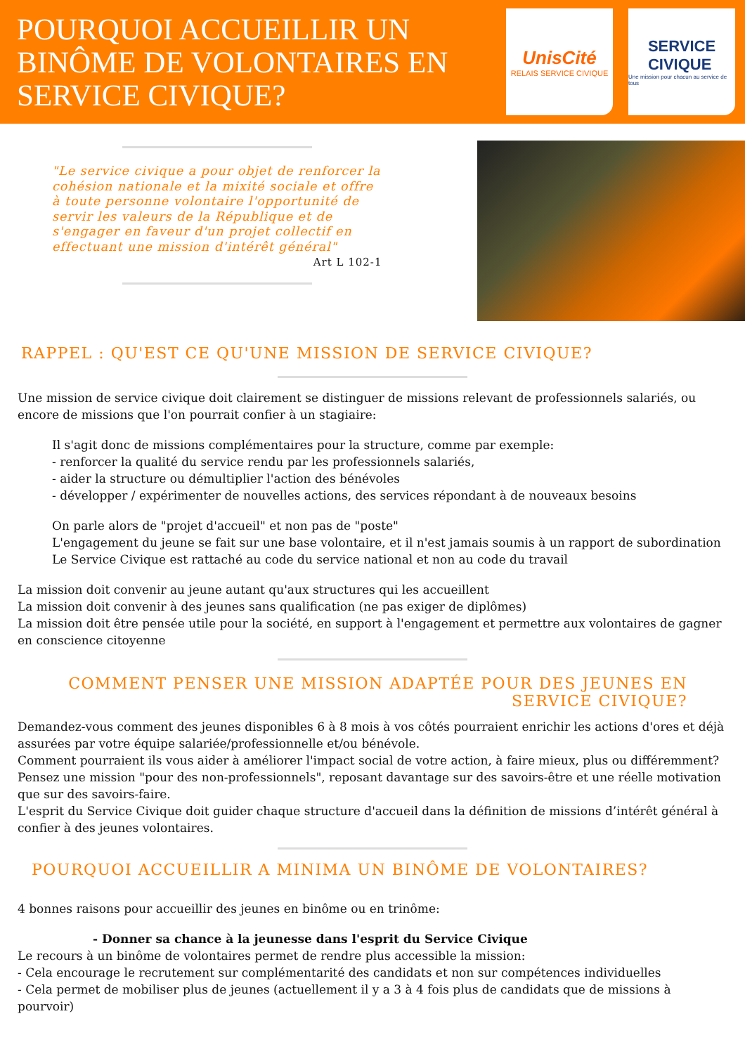POURQUOI ACCUEILLIR UN BINÔME DE VOLONTAIRES EN SERVICE CIVIQUE?
UnisCité
RELAIS SERVICE CIVIQUE
SERVICE
CIVIQUE
Une mission pour chacun au service de tous
"Le service civique a pour objet de renforcer la cohésion nationale et la mixité sociale et offre à toute personne volontaire l'opportunité de servir les valeurs de la République et de s'engager en faveur d'un projet collectif en effectuant une mission d'intérêt général"
Art L 102-1
RAPPEL : QU'EST CE QU'UNE MISSION DE SERVICE CIVIQUE?
Une mission de service civique doit clairement se distinguer de missions relevant de professionnels salariés, ou encore de missions que l'on pourrait confier à un stagiaire:
Il s'agit donc de missions complémentaires pour la structure, comme par exemple:
- renforcer la qualité du service rendu par les professionnels salariés,
- aider la structure ou démultiplier l'action des bénévoles
- développer / expérimenter de nouvelles actions, des services répondant à de nouveaux besoins
On parle alors de "projet d'accueil" et non pas de "poste"
L'engagement du jeune se fait sur une base volontaire, et il n'est jamais soumis à un rapport de subordination
Le Service Civique est rattaché au code du service national et non au code du travail
La mission doit convenir au jeune autant qu'aux structures qui les accueillent
La mission doit convenir à des jeunes sans qualification (ne pas exiger de diplômes)
La mission doit être pensée utile pour la société, en support à l'engagement et permettre aux volontaires de gagner en conscience citoyenne
COMMENT PENSER UNE MISSION ADAPTÉE POUR DES JEUNES EN SERVICE CIVIQUE?
Demandez-vous comment des jeunes disponibles 6 à 8 mois à vos côtés pourraient enrichir les actions d'ores et déjà assurées par votre équipe salariée/professionnelle et/ou bénévole.
Comment pourraient ils vous aider à améliorer l'impact social de votre action, à faire mieux, plus ou différemment?
Pensez une mission "pour des non-professionnels", reposant davantage sur des savoirs-être et une réelle motivation que sur des savoirs-faire.
L'esprit du Service Civique doit guider chaque structure d'accueil dans la définition de missions d’intérêt général à confier à des jeunes volontaires.
POURQUOI ACCUEILLIR A MINIMA UN BINÔME DE VOLONTAIRES?
4 bonnes raisons pour accueillir des jeunes en binôme ou en trinôme:
- Donner sa chance à la jeunesse dans l'esprit du Service Civique
Le recours à un binôme de volontaires permet de rendre plus accessible la mission:
- Cela encourage le recrutement sur complémentarité des candidats et non sur compétences individuelles
- Cela permet de mobiliser plus de jeunes (actuellement il y a 3 à 4 fois plus de candidats que de missions à pourvoir)